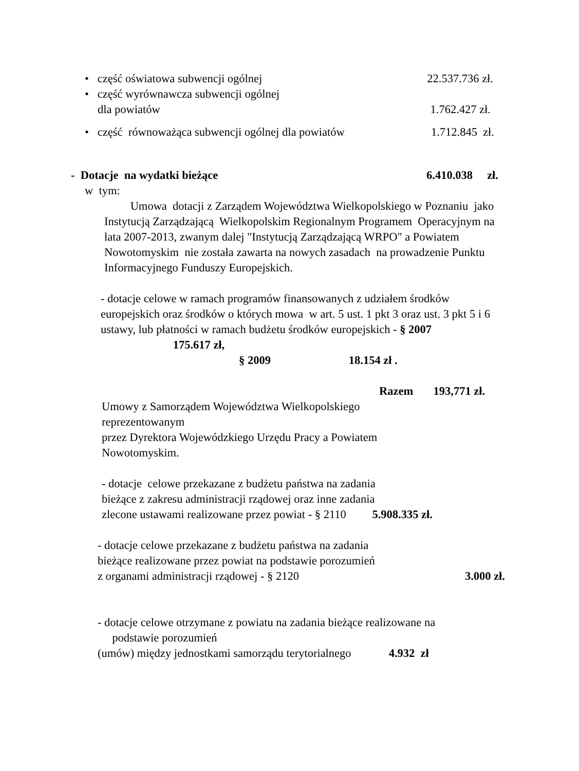• część oświatowa subwencji ogólnej 22.537.736 zł.
• część wyrównawcza subwencji ogólnej
dla powiatów 1.762.427 zł.
• część równoważąca subwencji ogólnej dla powiatów 1.712.845 zł.
- Dotacje na wydatki bieżące 6.410.038 zł.
w tym:
Umowa dotacji z Zarządem Województwa Wielkopolskiego w Poznaniu jako Instytucją Zarządzającą Wielkopolskim Regionalnym Programem Operacyjnym na lata 2007-2013, zwanym dalej "Instytucją Zarządzającą WRPO" a Powiatem Nowotomyskim nie została zawarta na nowych zasadach na prowadzenie Punktu Informacyjnego Funduszy Europejskich.
- dotacje celowe w ramach programów finansowanych z udziałem środków europejskich oraz środków o których mowa w art. 5 ust. 1 pkt 3 oraz ust. 3 pkt 5 i 6 ustawy, lub płatności w ramach budżetu środków europejskich - § 2007 175.617 zł,
§ 2009 18.154 zł .
Razem 193,771 zł.
Umowy z Samorządem Województwa Wielkopolskiego reprezentowanym
przez Dyrektora Wojewódzkiego Urzędu Pracy a Powiatem Nowotomyskim.
- dotacje celowe przekazane z budżetu państwa na zadania
bieżące z zakresu administracji rządowej oraz inne zadania
zlecone ustawami realizowane przez powiat - § 2110 5.908.335 zł.
- dotacje celowe przekazane z budżetu państwa na zadania
bieżące realizowane przez powiat na podstawie porozumień
z organami administracji rządowej - § 2120 3.000 zł.
- dotacje celowe otrzymane z powiatu na zadania bieżące realizowane na
podstawie porozumień
(umów) między jednostkami samorządu terytorialnego 4.932 zł